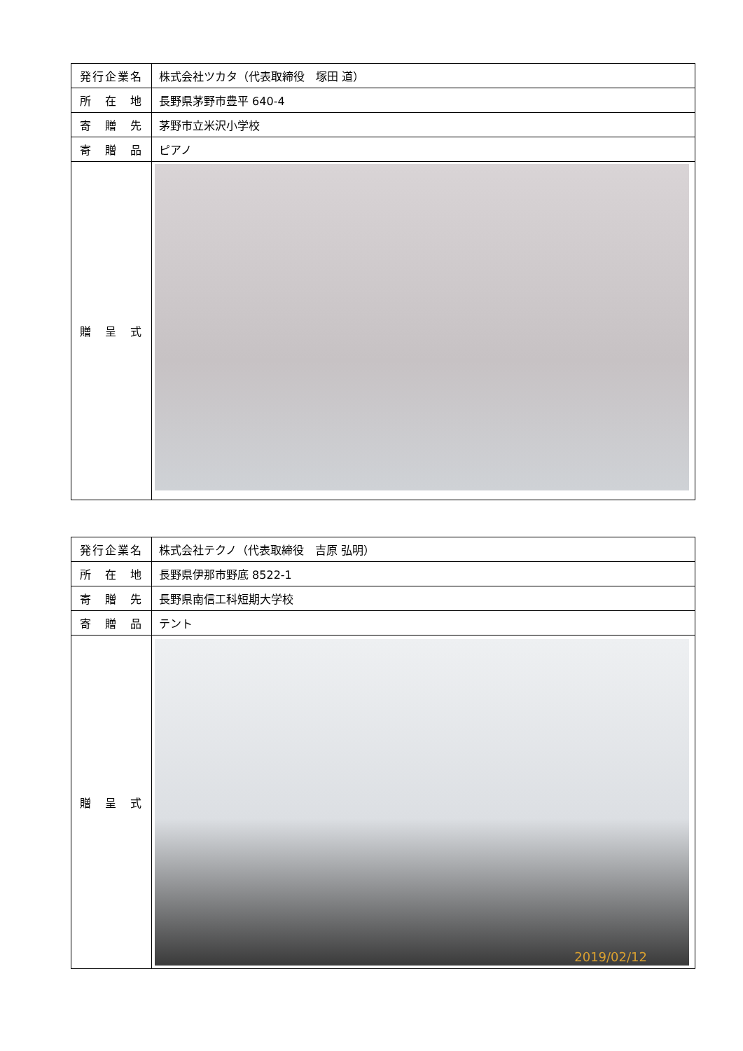| 発行企業名 | 株式会社ツカタ（代表取締役 塚田 道） |
| 所 在 地 | 長野県茅野市豊平 640-4 |
| 寄 贈 先 | 茅野市立米沢小学校 |
| 寄 贈 品 | ピアノ |
| 贈 呈 式 | |
| 発行企業名 | 株式会社テクノ（代表取締役 吉原 弘明） |
| 所 在 地 | 長野県伊那市野底 8522-1 |
| 寄 贈 先 | 長野県南信工科短期大学校 |
| 寄 贈 品 | テント |
| 贈 呈 式 | 2019/02/12 |